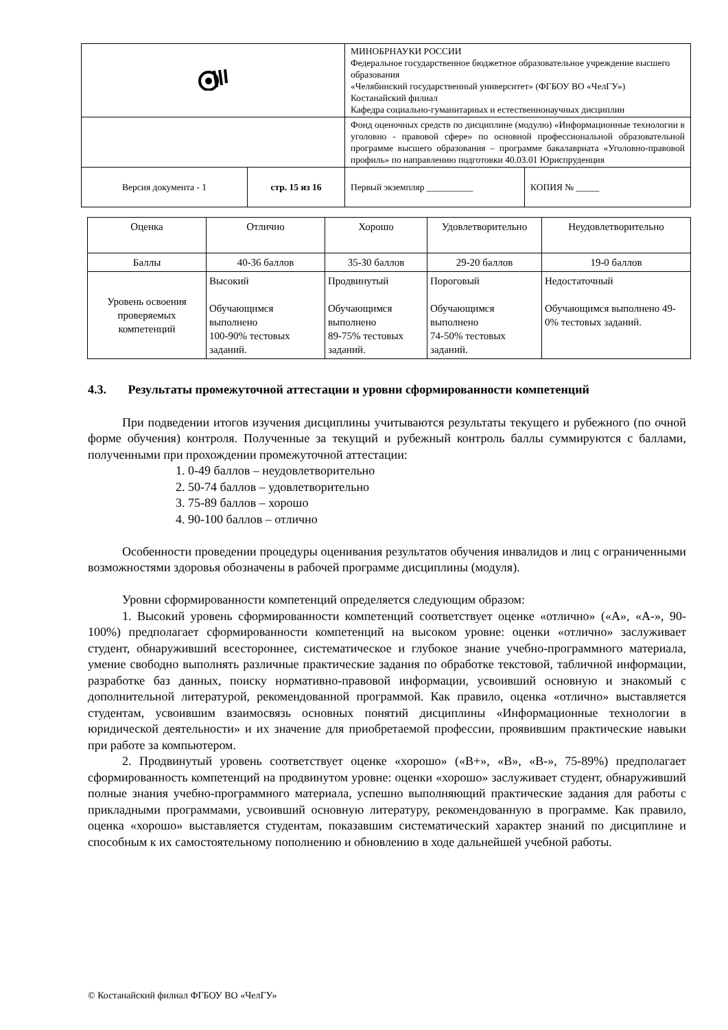| | | МИНОБРНАУКИ РОССИИ Федеральное государственное бюджетное образовательное учреждение высшего образования «Челябинский государственный университет» (ФГБОУ ВО «ЧелГУ») Костанайский филиал Кафедра социально-гуманитарных и естественнонаучных дисциплин | |
| | | Фонд оценочных средств по дисциплине (модулю) «Информационные технологии в уголовно - правовой сфере» по основной профессиональной образовательной программе высшего образования – программе бакалавриата «Уголовно-правовой профиль» по направлению подготовки 40.03.01 Юриспруденция | |
| Версия документа - 1 | стр. 15 из 16 | Первый экземпляр __________ | КОПИЯ № _____ |
| Оценка | Отлично | Хорошо | Удовлетворительно | Неудовлетворительно |
| Баллы | 40-36 баллов | 35-30 баллов | 29-20 баллов | 19-0 баллов |
| Уровень освоения проверяемых компетенций | Высокий Обучающимся выполнено 100-90% тестовых заданий. | Продвинутый Обучающимся выполнено 89-75% тестовых заданий. | Пороговый Обучающимся выполнено 74-50% тестовых заданий. | Недостаточный Обучающимся выполнено 49-0% тестовых заданий. |
4.3. Результаты промежуточной аттестации и уровни сформированности компетенций
При подведении итогов изучения дисциплины учитываются результаты текущего и рубежного (по очной форме обучения) контроля. Полученные за текущий и рубежный контроль баллы суммируются с баллами, полученными при прохождении промежуточной аттестации:
1. 0-49 баллов – неудовлетворительно
2. 50-74 баллов – удовлетворительно
3. 75-89 баллов – хорошо
4. 90-100 баллов – отлично
Особенности проведении процедуры оценивания результатов обучения инвалидов и лиц с ограниченными возможностями здоровья обозначены в рабочей программе дисциплины (модуля).
Уровни сформированности компетенций определяется следующим образом:
1. Высокий уровень сформированности компетенций соответствует оценке «отлично» («А», «А-», 90-100%) предполагает сформированности компетенций на высоком уровне: оценки «отлично» заслуживает студент, обнаруживший всестороннее, систематическое и глубокое знание учебно-программного материала, умение свободно выполнять различные практические задания по обработке текстовой, табличной информации, разработке баз данных, поиску нормативно-правовой информации, усвоивший основную и знакомый с дополнительной литературой, рекомендованной программой. Как правило, оценка «отлично» выставляется студентам, усвоившим взаимосвязь основных понятий дисциплины «Информационные технологии в юридической деятельности» и их значение для приобретаемой профессии, проявившим практические навыки при работе за компьютером.
2. Продвинутый уровень соответствует оценке «хорошо» («В+», «В», «В-», 75-89%) предполагает сформированность компетенций на продвинутом уровне: оценки «хорошо» заслуживает студент, обнаруживший полные знания учебно-программного материала, успешно выполняющий практические задания для работы с прикладными программами, усвоивший основную литературу, рекомендованную в программе. Как правило, оценка «хорошо» выставляется студентам, показавшим систематический характер знаний по дисциплине и способным к их самостоятельному пополнению и обновлению в ходе дальнейшей учебной работы.
© Костанайский филиал ФГБОУ ВО «ЧелГУ»